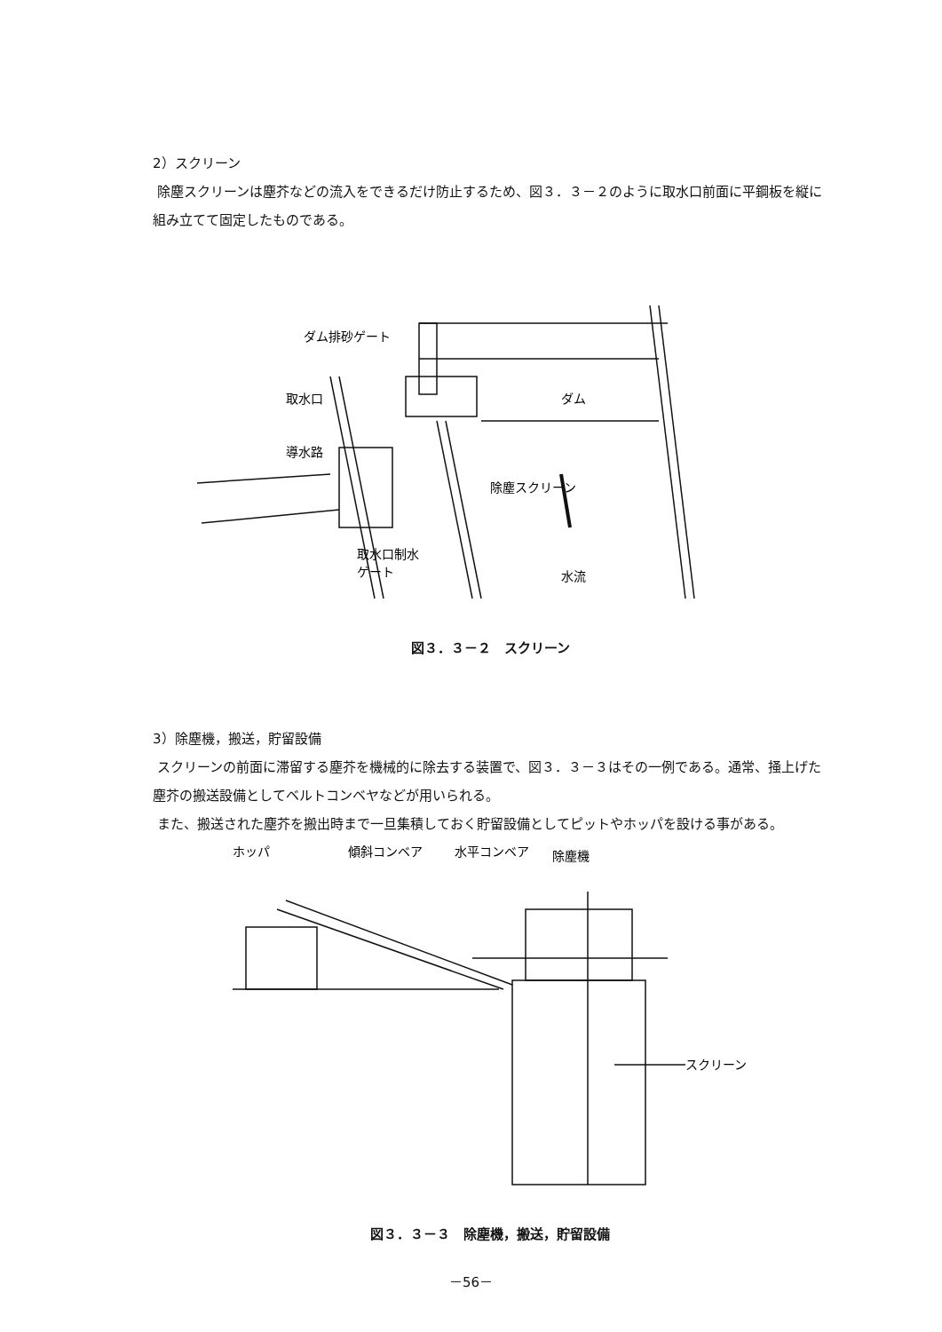2）スクリーン
除塵スクリーンは塵芥などの流入をできるだけ防止するため、図３．３－２のように取水口前面に平鋼板を縦に組み立てて固定したものである。
ダム排砂ゲート
取水口
ダム
導水路
除塵スクリーン
取水口制水
ゲート
水流
図３．３－２　スクリーン
3）除塵機，搬送，貯留設備
スクリーンの前面に滞留する塵芥を機械的に除去する装置で、図３．３－３はその一例である。通常、掻上げた塵芥の搬送設備としてベルトコンベヤなどが用いられる。
また、搬送された塵芥を搬出時まで一旦集積しておく貯留設備としてピットやホッパを設ける事がある。
ホッパ
傾斜コンベア
水平コンベア
除塵機
スクリーン
図３．３－３　除塵機，搬送，貯留設備
－56－